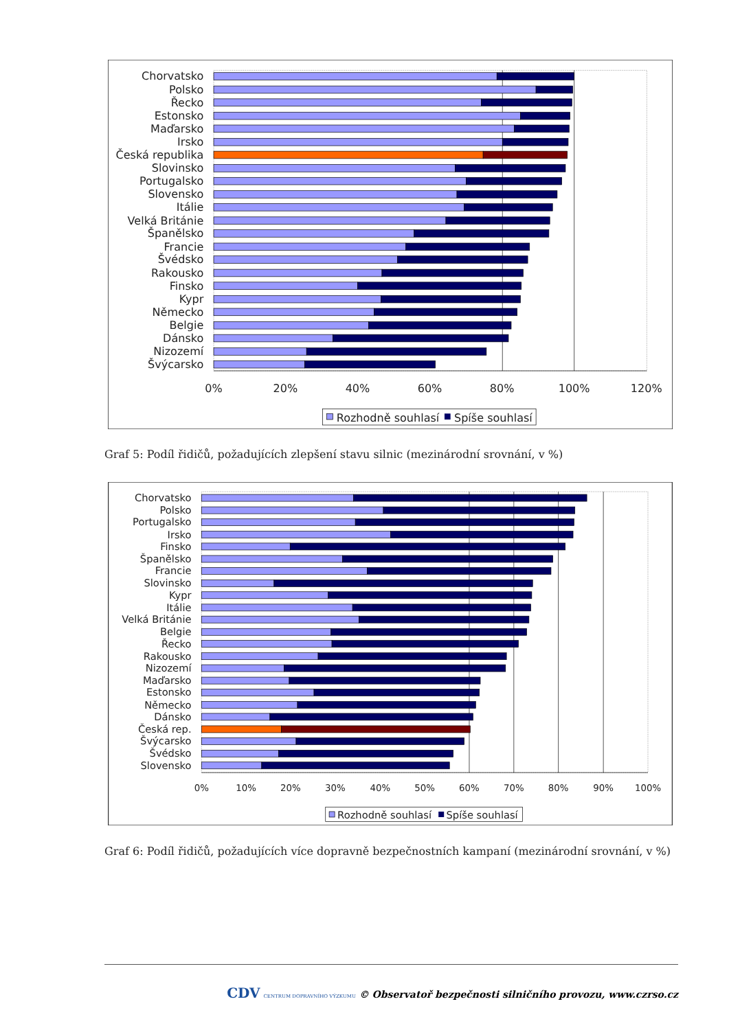Chorvatsko
Polsko
Řecko
Estonsko
Maďarsko
Irsko
Česká republika
Slovinsko
Portugalsko
Slovensko
Itálie
Velká Británie
Španělsko
Francie
Švédsko
Rakousko
Finsko
Kypr
Německo
Belgie
Dánsko
Nizozemí
Švýcarsko
0%
20%
40%
60%
80%
100%
120%
Rozhodně souhlasí
Spíše souhlasí
Graf 5: Podíl řidičů, požadujících zlepšení stavu silnic (mezinárodní srovnání, v %)
Chorvatsko
Polsko
Portugalsko
Irsko
Finsko
Španělsko
Francie
Slovinsko
Kypr
Itálie
Velká Británie
Belgie
Řecko
Rakousko
Nizozemí
Maďarsko
Estonsko
Německo
Dánsko
Česká rep.
Švýcarsko
Švédsko
Slovensko
0%
10%
20%
30%
40%
50%
60%
70%
80%
90%
100%
Rozhodně souhlasí
Spíše souhlasí
Graf 6: Podíl řidičů, požadujících více dopravně bezpečnostních kampaní (mezinárodní srovnání, v %)
CDV CENTRUM DOPRAVNÍHO VÝZKUMU © Observatoř bezpečnosti silničního provozu, www.czrso.cz